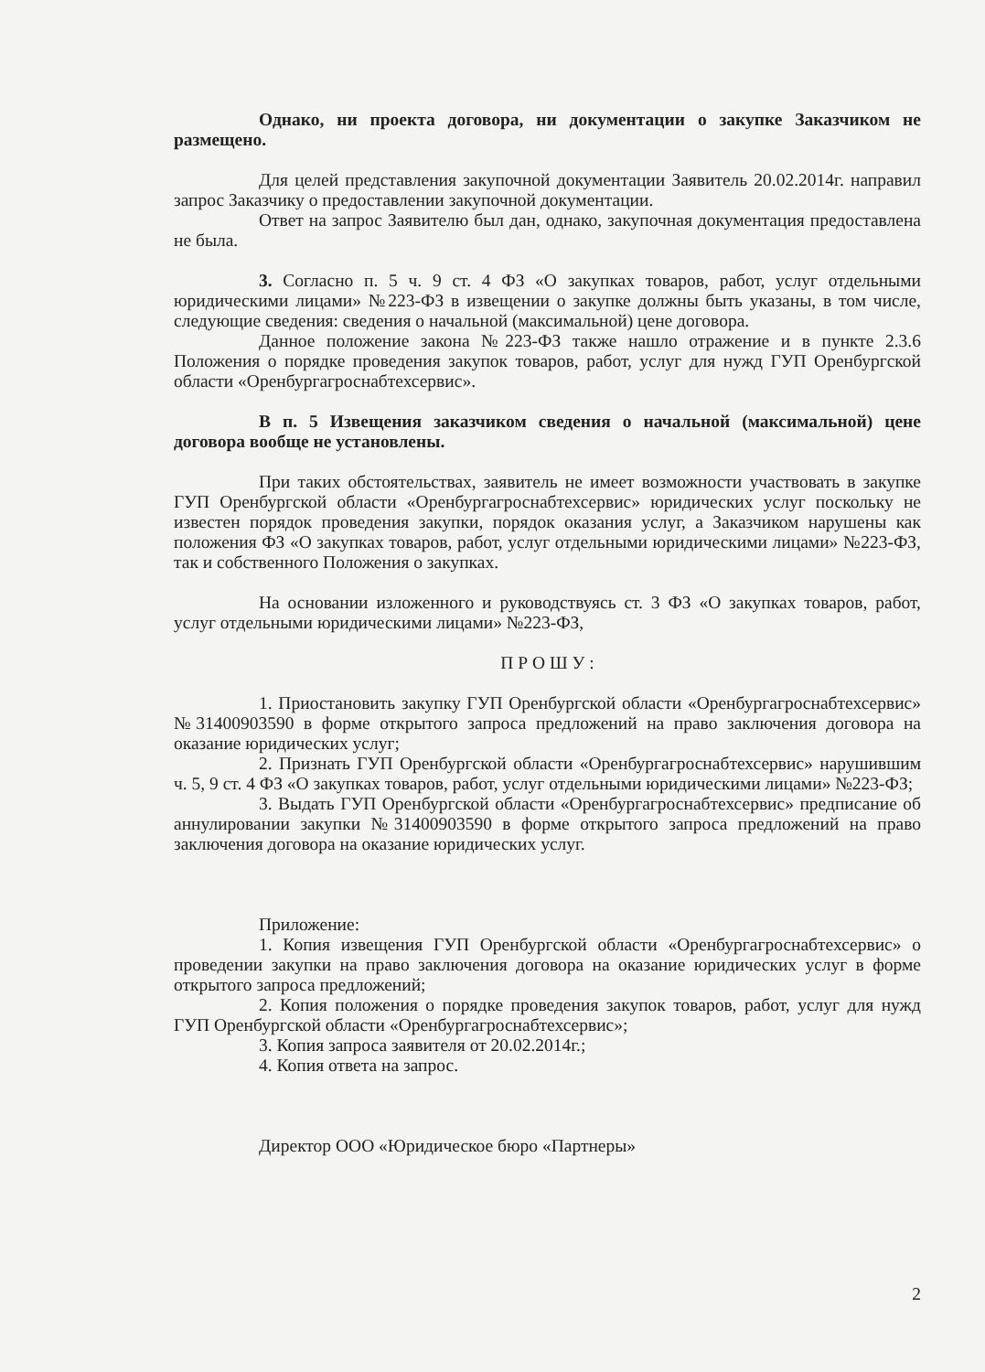Однако, ни проекта договора, ни документации о закупке Заказчиком не размещено.
Для целей представления закупочной документации Заявитель 20.02.2014г. направил запрос Заказчику о предоставлении закупочной документации.
Ответ на запрос Заявителю был дан, однако, закупочная документация предоставлена не была.
3. Согласно п. 5 ч. 9 ст. 4 ФЗ «О закупках товаров, работ, услуг отдельными юридическими лицами» №223-ФЗ в извещении о закупке должны быть указаны, в том числе, следующие сведения: сведения о начальной (максимальной) цене договора.
Данное положение закона №223-ФЗ также нашло отражение и в пункте 2.3.6 Положения о порядке проведения закупок товаров, работ, услуг для нужд ГУП Оренбургской области «Оренбургагроснабтехсервис».
В п. 5 Извещения заказчиком сведения о начальной (максимальной) цене договора вообще не установлены.
При таких обстоятельствах, заявитель не имеет возможности участвовать в закупке ГУП Оренбургской области «Оренбургагроснабтехсервис» юридических услуг поскольку не известен порядок проведения закупки, порядок оказания услуг, а Заказчиком нарушены как положения ФЗ «О закупках товаров, работ, услуг отдельными юридическими лицами» №223-ФЗ, так и собственного Положения о закупках.
На основании изложенного и руководствуясь ст. 3 ФЗ «О закупках товаров, работ, услуг отдельными юридическими лицами» №223-ФЗ,
П Р О Ш У :
1. Приостановить закупку ГУП Оренбургской области «Оренбургагроснабтехсервис» №31400903590 в форме открытого запроса предложений на право заключения договора на оказание юридических услуг;
2. Признать ГУП Оренбургской области «Оренбургагроснабтехсервис» нарушившим ч. 5, 9 ст. 4 ФЗ «О закупках товаров, работ, услуг отдельными юридическими лицами» №223-ФЗ;
3. Выдать ГУП Оренбургской области «Оренбургагроснабтехсервис» предписание об аннулировании закупки №31400903590 в форме открытого запроса предложений на право заключения договора на оказание юридических услуг.
Приложение:
1. Копия извещения ГУП Оренбургской области «Оренбургагроснабтехсервис» о проведении закупки на право заключения договора на оказание юридических услуг в форме открытого запроса предложений;
2. Копия положения о порядке проведения закупок товаров, работ, услуг для нужд ГУП Оренбургской области «Оренбургагроснабтехсервис»;
3. Копия запроса заявителя от 20.02.2014г.;
4. Копия ответа на запрос.
Директор ООО «Юридическое бюро «Партнеры»
2